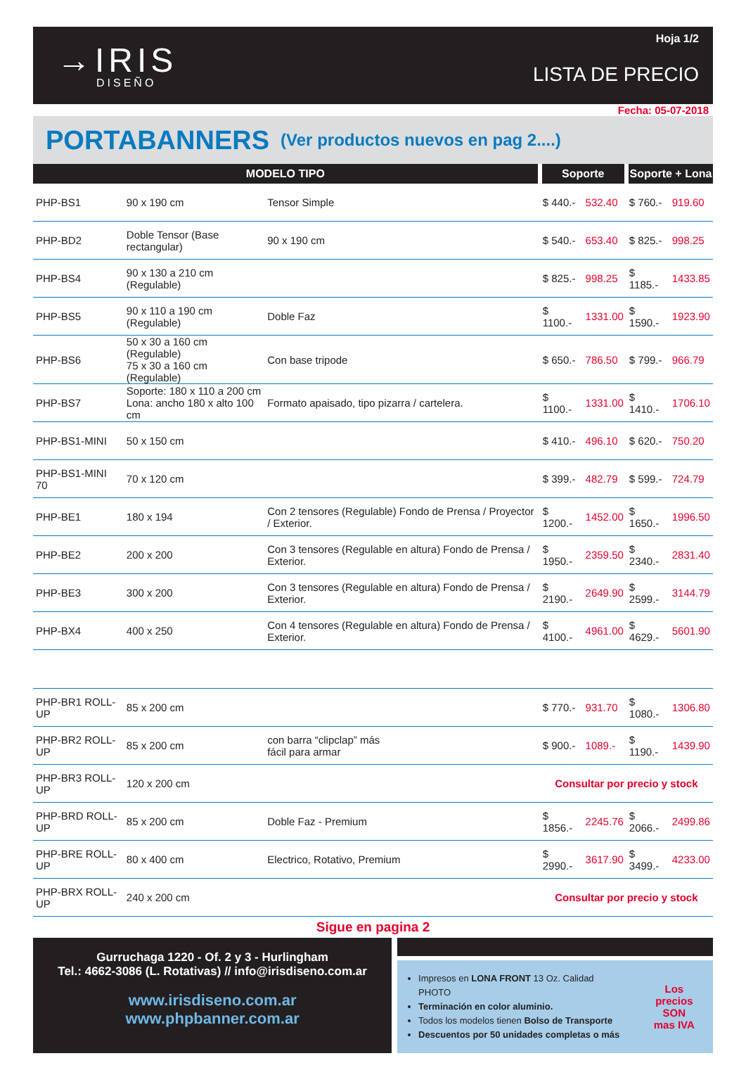→IRIS
DISEÑO
Hoja 1/2
LISTA DE PRECIO
Fecha: 05-07-2018
PORTABANNERS (Ver productos nuevos en pag 2....)
| MODELO TIPO | | | Soporte | | Soporte + Lona | |
| --- | --- | --- | --- | --- | --- | --- |
| PHP-BS1 | 90 x 190 cm | Tensor Simple | $ 440.- | 532.40 | $ 760.- | 919.60 |
| PHP-BD2 | Doble Tensor (Base rectangular) | 90 x 190 cm | $ 540.- | 653.40 | $ 825.- | 998.25 |
| PHP-BS4 | 90 x 130 a 210 cm (Regulable) | | $ 825.- | 998.25 | $ 1185.- | 1433.85 |
| PHP-BS5 | 90 x 110 a 190 cm (Regulable) | Doble Faz | $ 1100.- | 1331.00 | $ 1590.- | 1923.90 |
| PHP-BS6 | 50 x 30 a 160 cm (Regulable) 75 x 30 a 160 cm (Regulable) | Con base tripode | $ 650.- | 786.50 | $ 799.- | 966.79 |
| PHP-BS7 | Soporte: 180 x 110 a 200 cm Lona: ancho 180 x alto 100 cm | Formato apaisado, tipo pizarra / cartelera. | $ 1100.- | 1331.00 | $ 1410.- | 1706.10 |
| PHP-BS1-MINI | 50 x 150 cm | | $ 410.- | 496.10 | $ 620.- | 750.20 |
| PHP-BS1-MINI 70 | 70 x 120 cm | | $ 399.- | 482.79 | $ 599.- | 724.79 |
| PHP-BE1 | 180 x 194 | Con 2 tensores (Regulable) Fondo de Prensa / Proyector / Exterior. | $ 1200.- | 1452.00 | $ 1650.- | 1996.50 |
| PHP-BE2 | 200 x 200 | Con 3 tensores (Regulable en altura) Fondo de Prensa / Exterior. | $ 1950.- | 2359.50 | $ 2340.- | 2831.40 |
| PHP-BE3 | 300 x 200 | Con 3 tensores (Regulable en altura) Fondo de Prensa / Exterior. | $ 2190.- | 2649.90 | $ 2599.- | 3144.79 |
| PHP-BX4 | 400 x 250 | Con 4 tensores (Regulable en altura) Fondo de Prensa / Exterior. | $ 4100.- | 4961.00 | $ 4629.- | 5601.90 |
| PHP-BR1 ROLL-UP | 85 x 200 cm | | $ 770.- | 931.70 | $ 1080.- | 1306.80 |
| PHP-BR2 ROLL-UP | 85 x 200 cm | con barra “clipclap” más fácil para armar | $ 900.- | 1089.- | $ 1190.- | 1439.90 |
| PHP-BR3 ROLL-UP | 120 x 200 cm | | Consultar por precio y stock | | | |
| PHP-BRD ROLL-UP | 85 x 200 cm | Doble Faz - Premium | $ 1856.- | 2245.76 | $ 2066.- | 2499.86 |
| PHP-BRE ROLL-UP | 80 x 400 cm | Electrico, Rotativo, Premium | $ 2990.- | 3617.90 | $ 3499.- | 4233.00 |
| PHP-BRX ROLL-UP | 240 x 200 cm | | Consultar por precio y stock | | | |
Sigue en pagina 2
Gurruchaga 1220 - Of. 2 y 3 - Hurlingham
Tel.: 4662-3086 (L. Rotativas) // info@irisdiseno.com.ar
www.irisdiseno.com.ar
www.phpbanner.com.ar
Impresos en LONA FRONT 13 Oz. Calidad PHOTO
Terminación en color aluminio.
Todos los modelos tienen Bolso de Transporte
Descuentos por 50 unidades completas o más
Los precios
SON
mas IVA